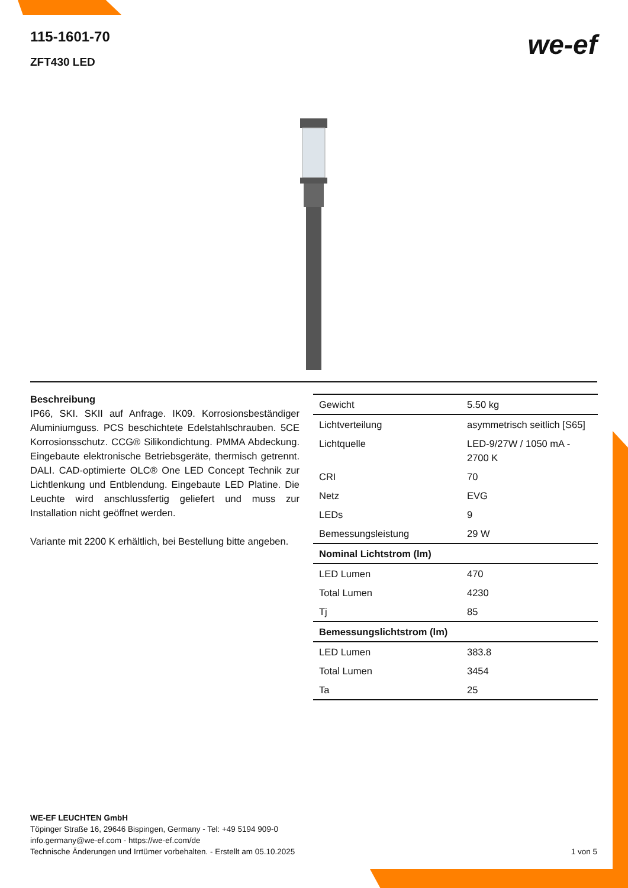115-1601-70
ZFT430 LED
we-ef
Beschreibung
IP66, SKI. SKII auf Anfrage. IK09. Korrosionsbeständiger Aluminiumguss. PCS beschichtete Edelstahlschrauben. 5CE Korrosionsschutz. CCG® Silikondichtung. PMMA Abdeckung. Eingebaute elektronische Betriebsgeräte, thermisch getrennt. DALI. CAD-optimierte OLC® One LED Concept Technik zur Lichtlenkung und Entblendung. Eingebaute LED Platine. Die Leuchte wird anschlussfertig geliefert und muss zur Installation nicht geöffnet werden.
Variante mit 2200 K erhältlich, bei Bestellung bitte angeben.
| Gewicht | 5.50 kg |
| Lichtverteilung | asymmetrisch seitlich [S65] |
| Lichtquelle | LED-9/27W / 1050 mA - 2700 K |
| CRI | 70 |
| Netz | EVG |
| LEDs | 9 |
| Bemessungsleistung | 29 W |
| Nominal Lichtstrom (lm) | |
| LED Lumen | 470 |
| Total Lumen | 4230 |
| Tj | 85 |
| Bemessungslichtstrom (lm) | |
| LED Lumen | 383.8 |
| Total Lumen | 3454 |
| Ta | 25 |
WE-EF LEUCHTEN GmbH
Töpinger Straße 16, 29646 Bispingen, Germany - Tel: +49 5194 909-0
info.germany@we-ef.com - https://we-ef.com/de
1 von 5 Technische Änderungen und Irrtümer vorbehalten. - Erstellt am 05.10.2025